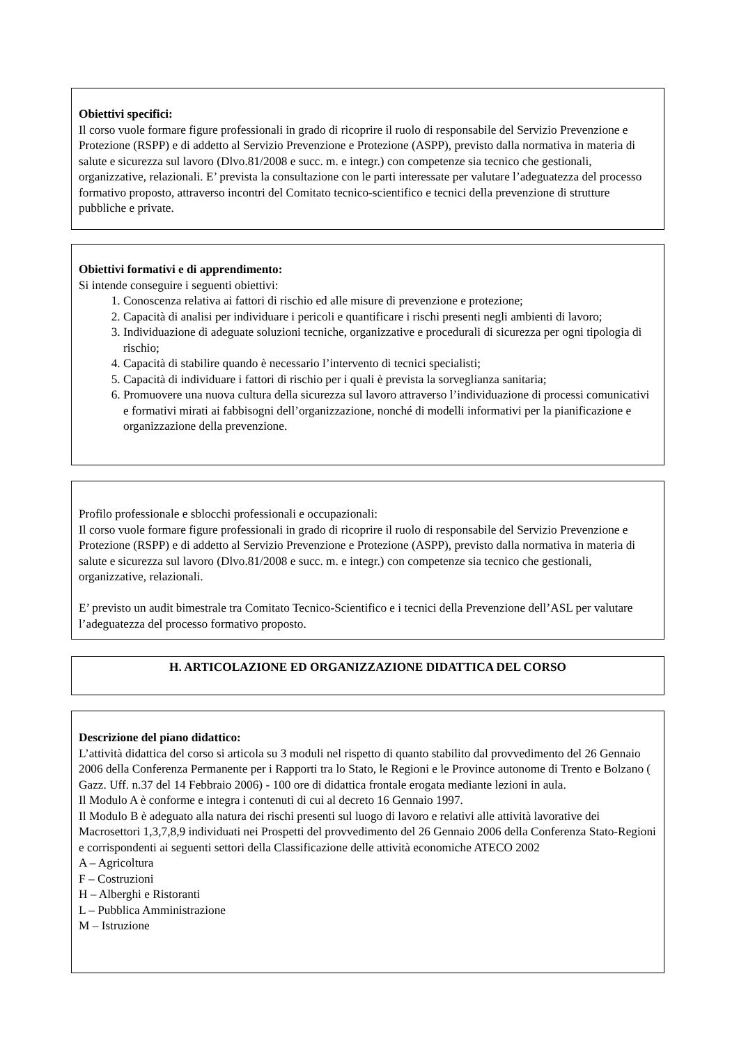Obiettivi specifici:
Il corso vuole formare figure professionali in grado di ricoprire il ruolo di responsabile del Servizio Prevenzione e Protezione (RSPP) e di addetto al Servizio Prevenzione e Protezione (ASPP), previsto dalla normativa in materia di salute e sicurezza sul lavoro (Dlvo.81/2008 e succ. m. e integr.) con competenze sia tecnico che gestionali, organizzative, relazionali. E’ prevista la consultazione con le parti interessate per valutare l’adeguatezza del processo formativo proposto, attraverso incontri del Comitato tecnico-scientifico e tecnici della prevenzione di strutture pubbliche e private.
Obiettivi formativi e di apprendimento:
Si intende conseguire i seguenti obiettivi:
1. Conoscenza relativa ai fattori di rischio ed alle misure di prevenzione e protezione;
2. Capacità di analisi per individuare i pericoli e quantificare i rischi presenti negli ambienti di lavoro;
3. Individuazione di adeguate soluzioni tecniche, organizzative e procedurali di sicurezza per ogni tipologia di rischio;
4. Capacità di stabilire quando è necessario l’intervento di tecnici specialisti;
5. Capacità di individuare i fattori di rischio per i quali è prevista la sorveglianza sanitaria;
6. Promuovere una nuova cultura della sicurezza sul lavoro attraverso l’individuazione di processi comunicativi e formativi mirati ai fabbisogni dell’organizzazione, nonché di modelli informativi per la pianificazione e organizzazione della prevenzione.
Profilo professionale e sblocchi professionali e occupazionali:
Il corso vuole formare figure professionali in grado di ricoprire il ruolo di responsabile del Servizio Prevenzione e Protezione (RSPP) e di addetto al Servizio Prevenzione e Protezione (ASPP), previsto dalla normativa in materia di salute e sicurezza sul lavoro (Dlvo.81/2008 e succ. m. e integr.) con competenze sia tecnico che gestionali, organizzative, relazionali.
E’ previsto un audit bimestrale tra Comitato Tecnico-Scientifico e i tecnici della Prevenzione dell’ASL per valutare l’adeguatezza del processo formativo proposto.
H. ARTICOLAZIONE ED ORGANIZZAZIONE DIDATTICA DEL CORSO
Descrizione del piano didattico:
L’attività didattica del corso si articola su 3 moduli nel rispetto di quanto stabilito dal provvedimento del 26 Gennaio 2006 della Conferenza Permanente per i Rapporti tra lo Stato, le Regioni e le Province autonome di Trento e Bolzano ( Gazz. Uff. n.37 del 14 Febbraio 2006) - 100 ore di didattica frontale erogata mediante lezioni in aula.
Il Modulo A è conforme e integra i contenuti di cui al decreto 16 Gennaio 1997.
Il Modulo B è adeguato alla natura dei rischi presenti sul luogo di lavoro e relativi alle attività lavorative dei Macrosettori 1,3,7,8,9 individuati nei Prospetti del provvedimento del 26 Gennaio 2006 della Conferenza Stato-Regioni e corrispondenti ai seguenti settori della Classificazione delle attività economiche ATECO 2002
A – Agricoltura
F – Costruzioni
H – Alberghi e Ristoranti
L – Pubblica Amministrazione
M – Istruzione